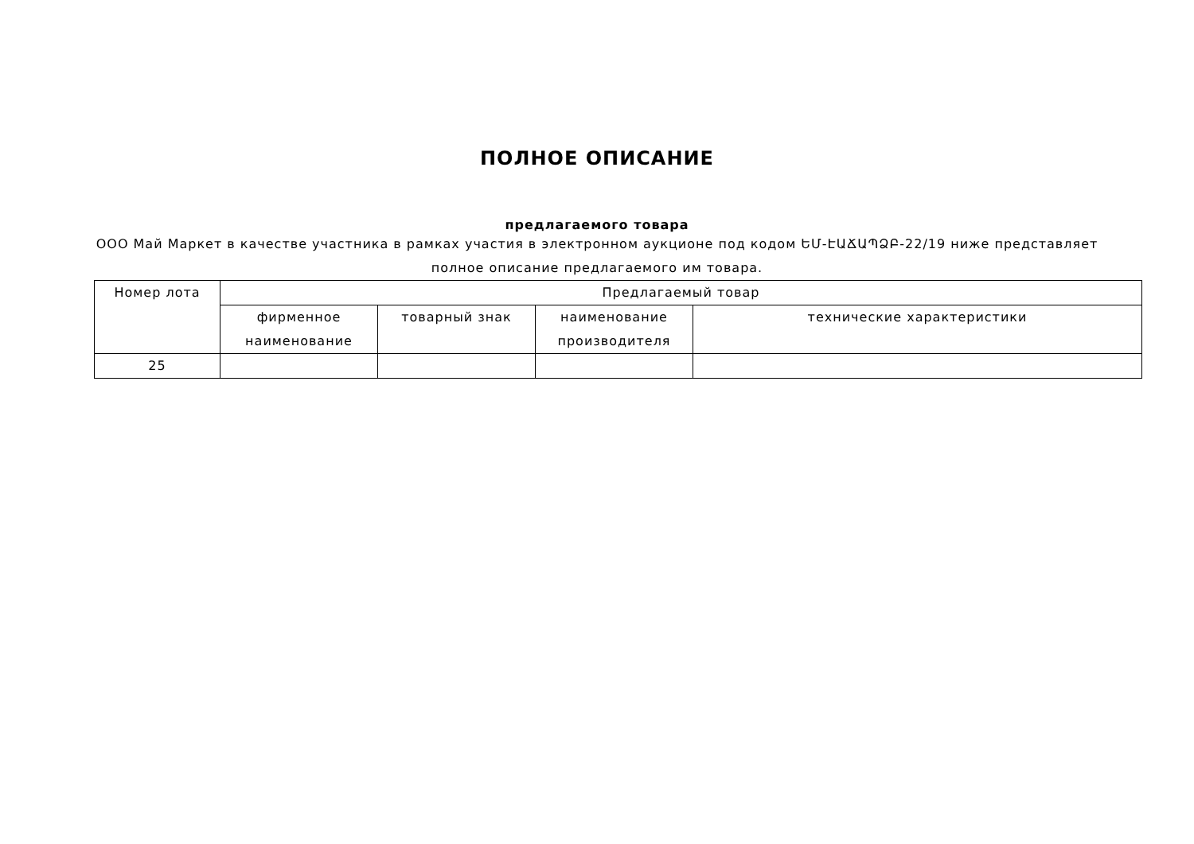ПОЛНОЕ ОПИСАНИЕ
предлагаемого товара
ООО Май Маркет в качестве участника в рамках участия в электронном аукционе под кодом ԵՄ-ԷԱՃԱՊՁԲ-22/19 ниже представляет полное описание предлагаемого им товара.
| Номер лота | Предлагаемый товар | | | |
| --- | --- | --- | --- | --- |
| | фирменное наименование | товарный знак | наименование производителя | технические характеристики |
| 25 | | | | |